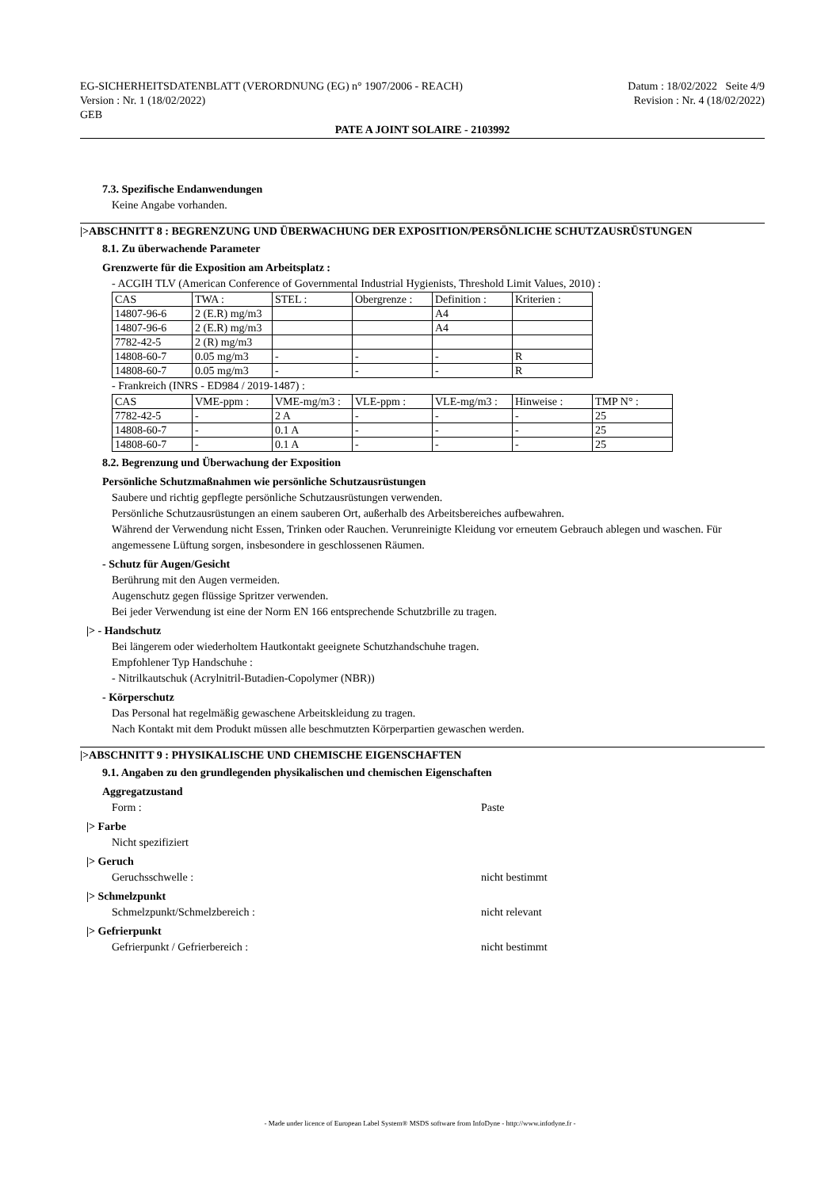EG-SICHERHEITSDATENBLATT (VERORDNUNG (EG) n° 1907/2006 - REACH)
Version : Nr. 1 (18/02/2022)
GEB
Datum : 18/02/2022 Seite 4/9
Revision : Nr. 4 (18/02/2022)
PATE A JOINT SOLAIRE - 2103992
7.3. Spezifische Endanwendungen
Keine Angabe vorhanden.
|>ABSCHNITT 8 : BEGRENZUNG UND ÜBERWACHUNG DER EXPOSITION/PERSÖNLICHE SCHUTZAUSRÜSTUNGEN
8.1. Zu überwachende Parameter
Grenzwerte für die Exposition am Arbeitsplatz :
- ACGIH TLV (American Conference of Governmental Industrial Hygienists, Threshold Limit Values, 2010) :
| CAS | TWA : | STEL : | Obergrenze : | Definition : | Kriterien : |
| 14807-96-6 | 2 (E.R) mg/m3 | | | A4 | |
| 14807-96-6 | 2 (E.R) mg/m3 | | | A4 | |
| 7782-42-5 | 2 (R) mg/m3 | | | | |
| 14808-60-7 | 0.05 mg/m3 | - | - | - | R |
| 14808-60-7 | 0.05 mg/m3 | - | - | - | R |
- Frankreich (INRS - ED984 / 2019-1487) :
| CAS | VME-ppm : | VME-mg/m3 : | VLE-ppm : | VLE-mg/m3 : | Hinweise : | TMP N° : |
| 7782-42-5 | - | 2 A | - | - | - | 25 |
| 14808-60-7 | - | 0.1 A | - | - | - | 25 |
| 14808-60-7 | - | 0.1 A | - | - | - | 25 |
8.2. Begrenzung und Überwachung der Exposition
Persönliche Schutzmaßnahmen wie persönliche Schutzausrüstungen
Saubere und richtig gepflegte persönliche Schutzausrüstungen verwenden.
Persönliche Schutzausrüstungen an einem sauberen Ort, außerhalb des Arbeitsbereiches aufbewahren.
Während der Verwendung nicht Essen, Trinken oder Rauchen. Verunreinigte Kleidung vor erneutem Gebrauch ablegen und waschen. Für angemessene Lüftung sorgen, insbesondere in geschlossenen Räumen.
- Schutz für Augen/Gesicht
Berührung mit den Augen vermeiden.
Augenschutz gegen flüssige Spritzer verwenden.
Bei jeder Verwendung ist eine der Norm EN 166 entsprechende Schutzbrille zu tragen.
|> - Handschutz
Bei längerem oder wiederholtem Hautkontakt geeignete Schutzhandschuhe tragen.
Empfohlener Typ Handschuhe :
- Nitrilkautschuk (Acrylnitril-Butadien-Copolymer (NBR))
- Körperschutz
Das Personal hat regelmäßig gewaschene Arbeitskleidung zu tragen.
Nach Kontakt mit dem Produkt müssen alle beschmutzten Körperpartien gewaschen werden.
|>ABSCHNITT 9 : PHYSIKALISCHE UND CHEMISCHE EIGENSCHAFTEN
9.1. Angaben zu den grundlegenden physikalischen und chemischen Eigenschaften
Aggregatzustand
Form : Paste
|> Farbe
Nicht spezifiziert
|> Geruch
Geruchsschwelle : nicht bestimmt
|> Schmelzpunkt
Schmelzpunkt/Schmelzbereich : nicht relevant
|> Gefrierpunkt
Gefrierpunkt / Gefrierbereich : nicht bestimmt
- Made under licence of European Label System® MSDS software from InfoDyne - http://www.infodyne.fr -